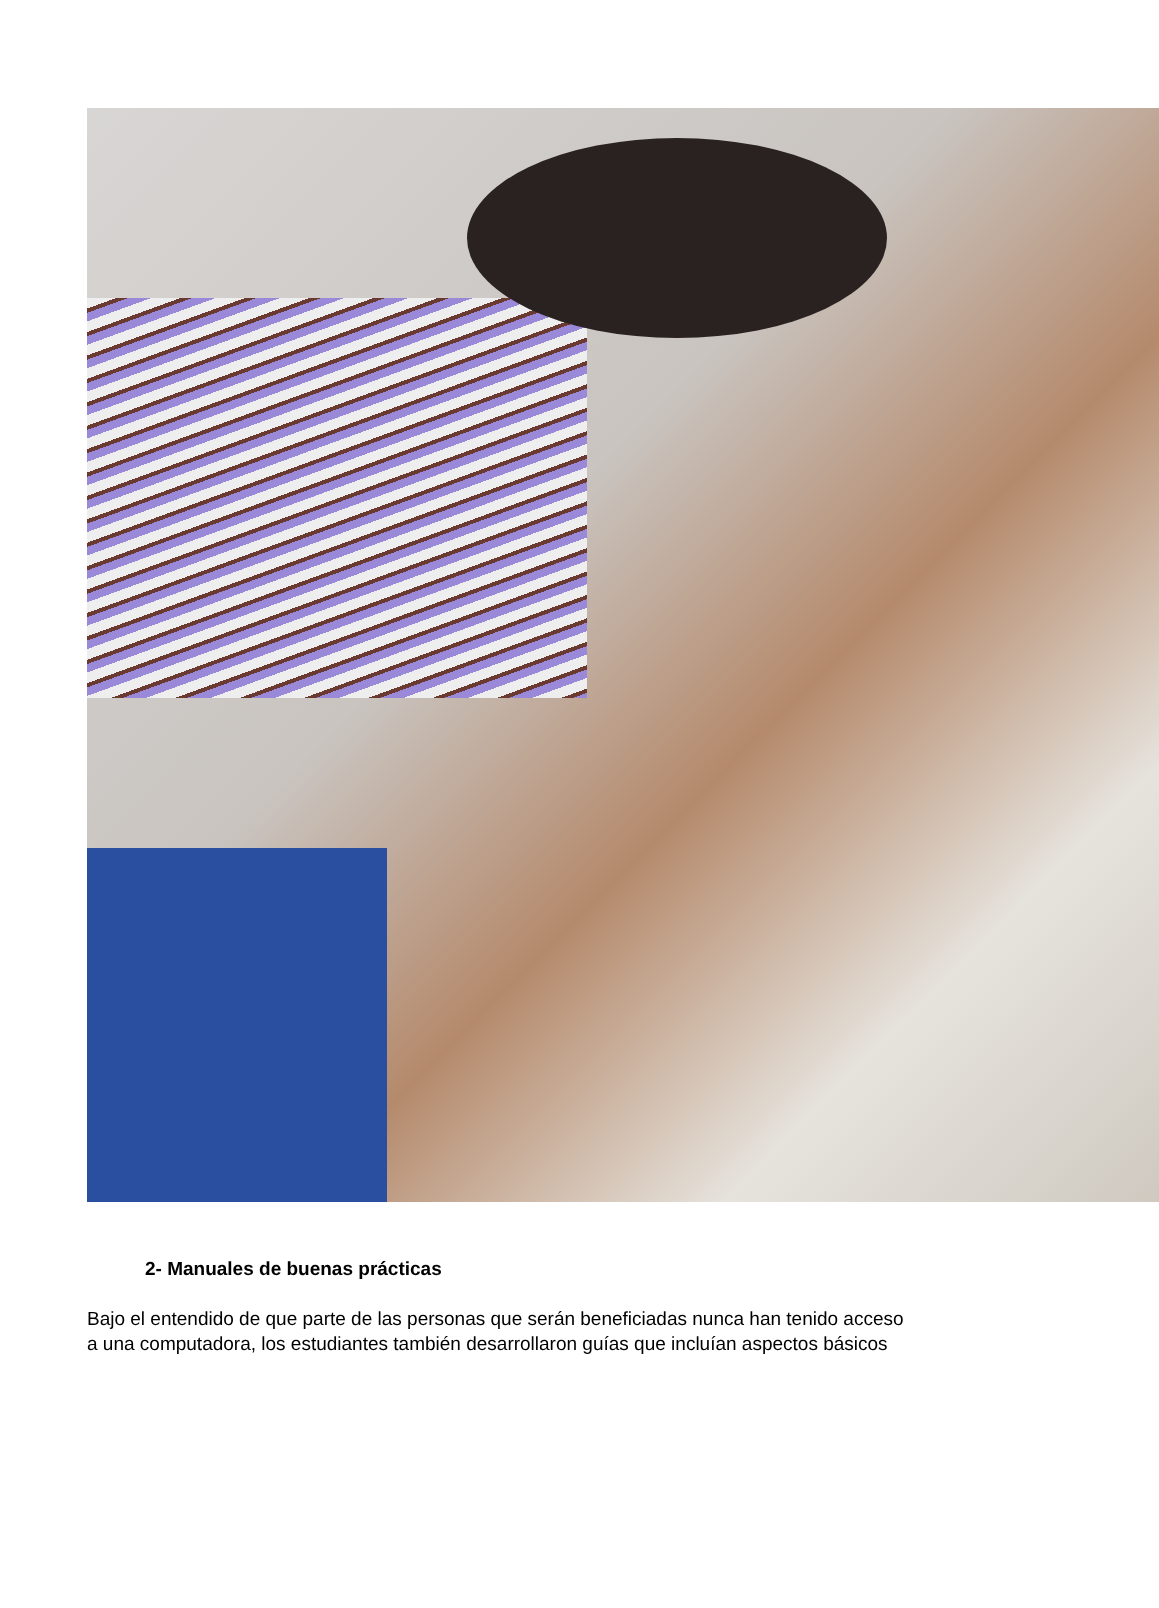2- Manuales de buenas prácticas
Bajo el entendido de que parte de las personas que serán beneficiadas nunca han tenido acceso
a una computadora, los estudiantes también desarrollaron guías que incluían aspectos básicos